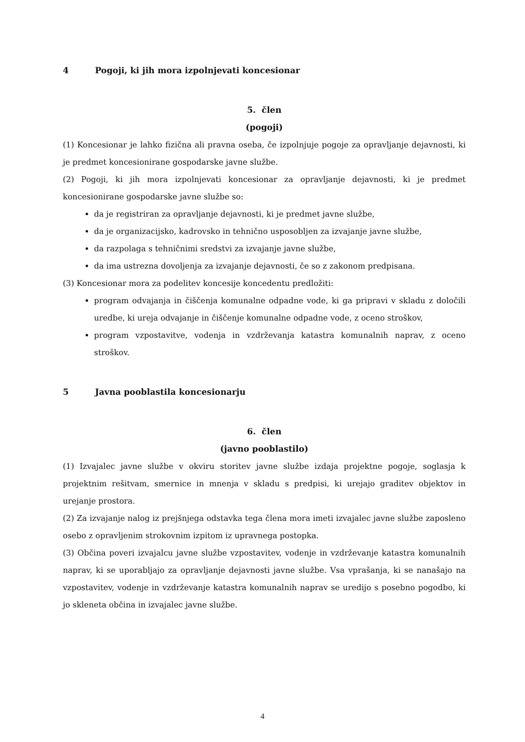4 Pogoji, ki jih mora izpolnjevati koncesionar
5. člen
(pogoji)
(1) Koncesionar je lahko fizična ali pravna oseba, če izpolnjuje pogoje za opravljanje dejavnosti, ki je predmet koncesionirane gospodarske javne službe.
(2) Pogoji, ki jih mora izpolnjevati koncesionar za opravljanje dejavnosti, ki je predmet koncesionirane gospodarske javne službe so:
da je registriran za opravljanje dejavnosti, ki je predmet javne službe,
da je organizacijsko, kadrovsko in tehnično usposobljen za izvajanje javne službe,
da razpolaga s tehničnimi sredstvi za izvajanje javne službe,
da ima ustrezna dovoljenja za izvajanje dejavnosti, če so z zakonom predpisana.
(3) Koncesionar mora za podelitev koncesije koncedentu predložiti:
program odvajanja in čiščenja komunalne odpadne vode, ki ga pripravi v skladu z določili uredbe, ki ureja odvajanje in čiščenje komunalne odpadne vode, z oceno stroškov,
program vzpostavitve, vodenja in vzdrževanja katastra komunalnih naprav, z oceno stroškov.
5 Javna pooblastila koncesionarju
6. člen
(javno pooblastilo)
(1) Izvajalec javne službe v okviru storitev javne službe izdaja projektne pogoje, soglasja k projektnim rešitvam, smernice in mnenja v skladu s predpisi, ki urejajo graditev objektov in urejanje prostora.
(2) Za izvajanje nalog iz prejšnjega odstavka tega člena mora imeti izvajalec javne službe zaposleno osebo z opravljenim strokovnim izpitom iz upravnega postopka.
(3) Občina poveri izvajalcu javne službe vzpostavitev, vodenje in vzdrževanje katastra komunalnih naprav, ki se uporabljajo za opravljanje dejavnosti javne službe. Vsa vprašanja, ki se nanašajo na vzpostavitev, vodenje in vzdrževanje katastra komunalnih naprav se uredijo s posebno pogodbo, ki jo skleneta občina in izvajalec javne službe.
4